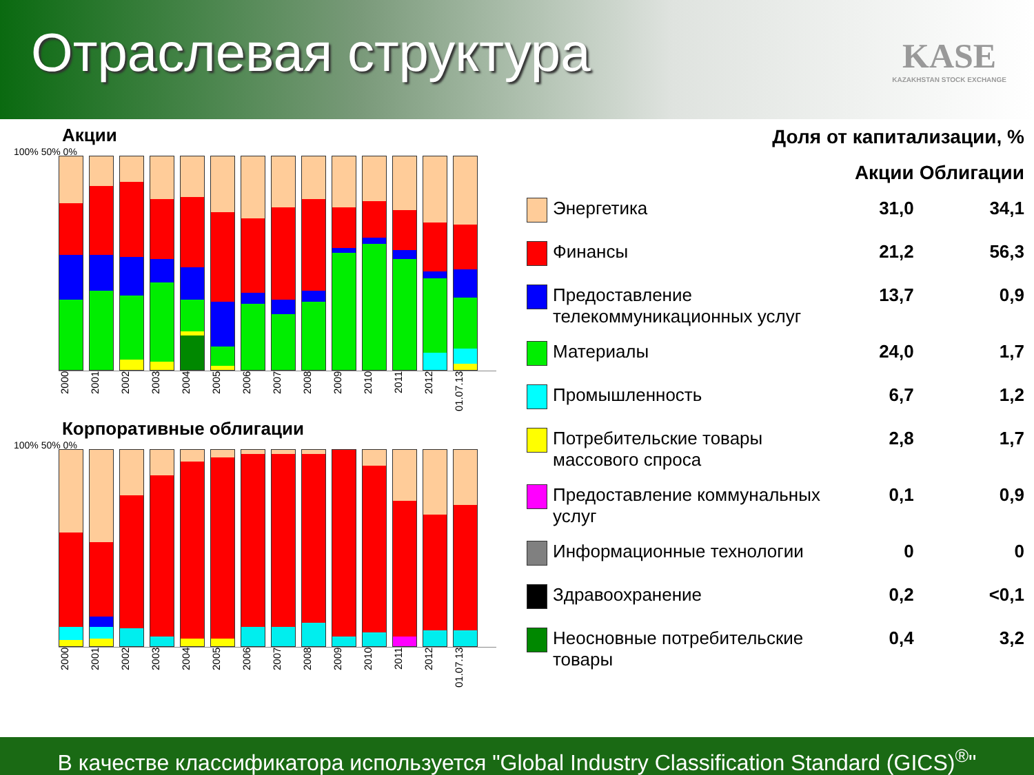Отраслевая структура
KASE
KAZAKHSTAN STOCK EXCHANGE
Акции
100% 50% 0%
2000 2001 2002 2003 2004 2005 2006 2007 2008 2009 2010 2011 2012 01.07.13
Корпоративные облигации
100% 50% 0%
2000 2001 2002 2003 2004 2005 2006 2007 2008 2009 2010 2011 2012 01.07.13
| Доля от капитализации, % | | | |
| --- | --- | --- | --- |
| | | Акции | Облигации |
| | Энергетика | 31,0 | 34,1 |
| | Финансы | 21,2 | 56,3 |
| | Предоставление телекоммуникационных услуг | 13,7 | 0,9 |
| | Материалы | 24,0 | 1,7 |
| | Промышленность | 6,7 | 1,2 |
| | Потребительские товары массового спроса | 2,8 | 1,7 |
| | Предоставление коммунальных услуг | 0,1 | 0,9 |
| | Информационные технологии | 0 | 0 |
| | Здравоохранение | 0,2 | <0,1 |
| | Неосновные потребительские товары | 0,4 | 3,2 |
В качестве классификатора используется "Global Industry Classification Standard (GICS)<sup>®</sup>"